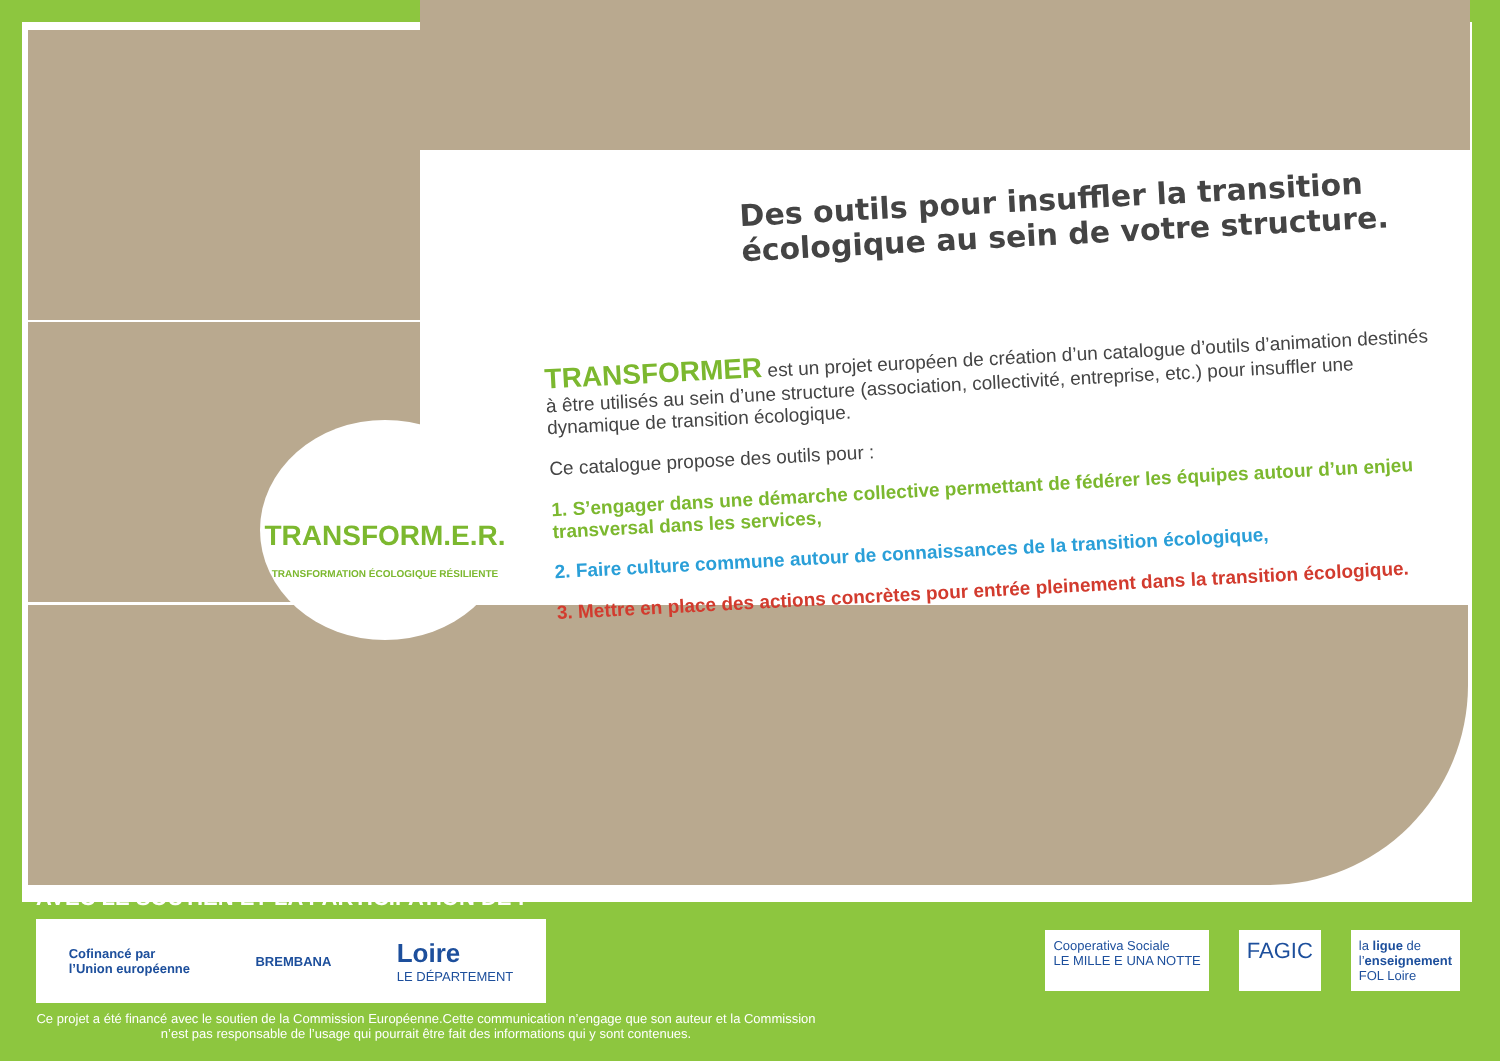Des outils pour insuffler la transition écologique au sein de votre structure.
TRANSFORMER est un projet européen de création d’un catalogue d’outils d’animation destinés à être utilisés au sein d’une structure (association, collectivité, entreprise, etc.) pour insuffler une dynamique de transition écologique.
Ce catalogue propose des outils pour :
1. S’engager dans une démarche collective permettant de fédérer les équipes autour d’un enjeu transversal dans les services,
2. Faire culture commune autour de connaissances de la transition écologique,
3. Mettre en place des actions concrètes pour entrée pleinement dans la transition écologique.
TRANSFORM.E.R.
TRANSFORMATION ÉCOLOGIQUE RÉSILIENTE
AVEC LE SOUTIEN ET LA PARTICIPATION DE :
Cofinancé par
l’Union européenne BREMBANA Loire
LE DÉPARTEMENT
Ce projet a été financé avec le soutien de la Commission Européenne.Cette communication n’engage que son auteur et la Commission n’est pas responsable de l’usage qui pourrait être fait des informations qui y sont contenues.
Cooperativa Sociale
LE MILLE E UNA NOTTE
FAGIC
la ligue de
l’enseignement
FOL Loire